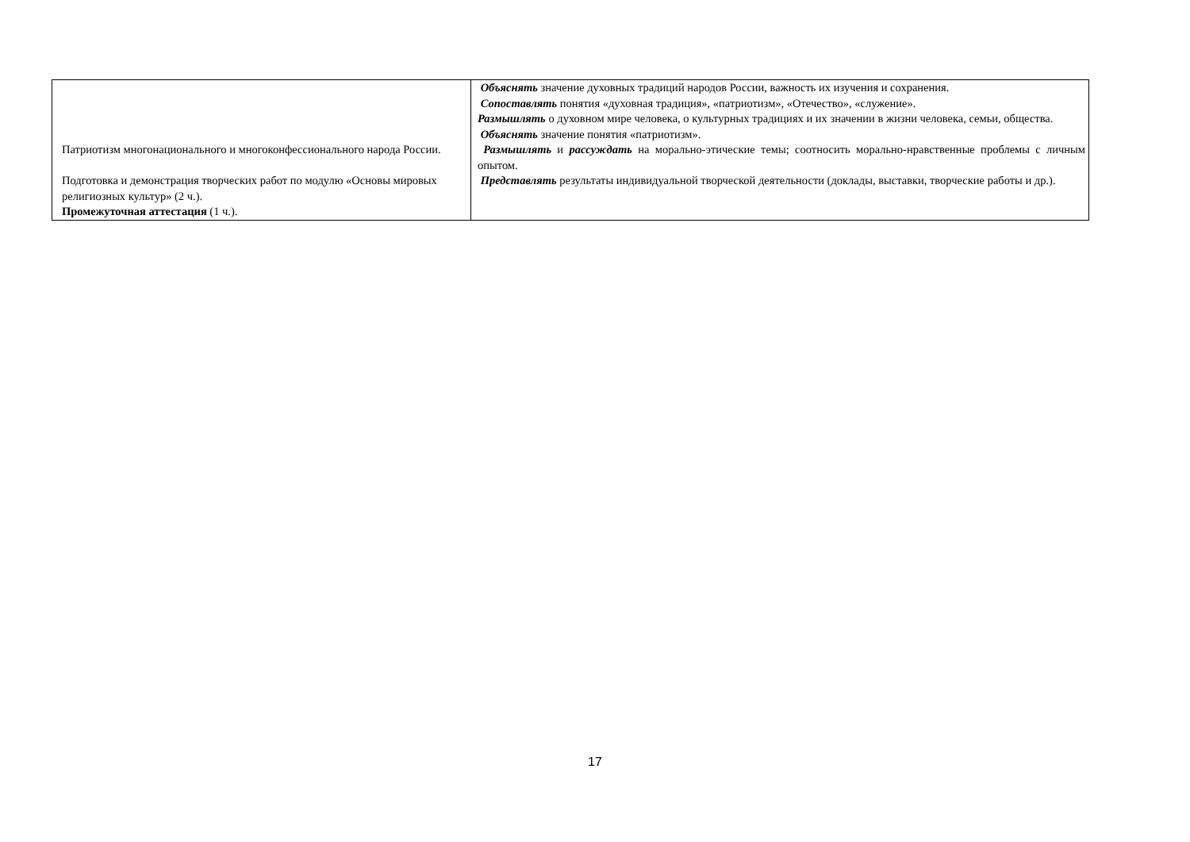| Патриотизм многонационального и многоконфессионального народа России. Подготовка и демонстрация творческих работ по модулю «Основы мировых религиозных культур» (2 ч.). Промежуточная аттестация (1 ч.). | Объяснять значение духовных традиций народов России, важность их изучения и сохранения. Сопоставлять понятия «духовная традиция», «патриотизм», «Отечество», «служение». Размышлять о духовном мире человека, о культурных традициях и их значении в жизни человека, семьи, общества. Объяснять значение понятия «патриотизм». Размышлять и рассуждать на морально-этические темы; соотносить морально-нравственные проблемы с личным опытом. Представлять результаты индивидуальной творческой деятельности (доклады, выставки, творческие работы и др.). |
17